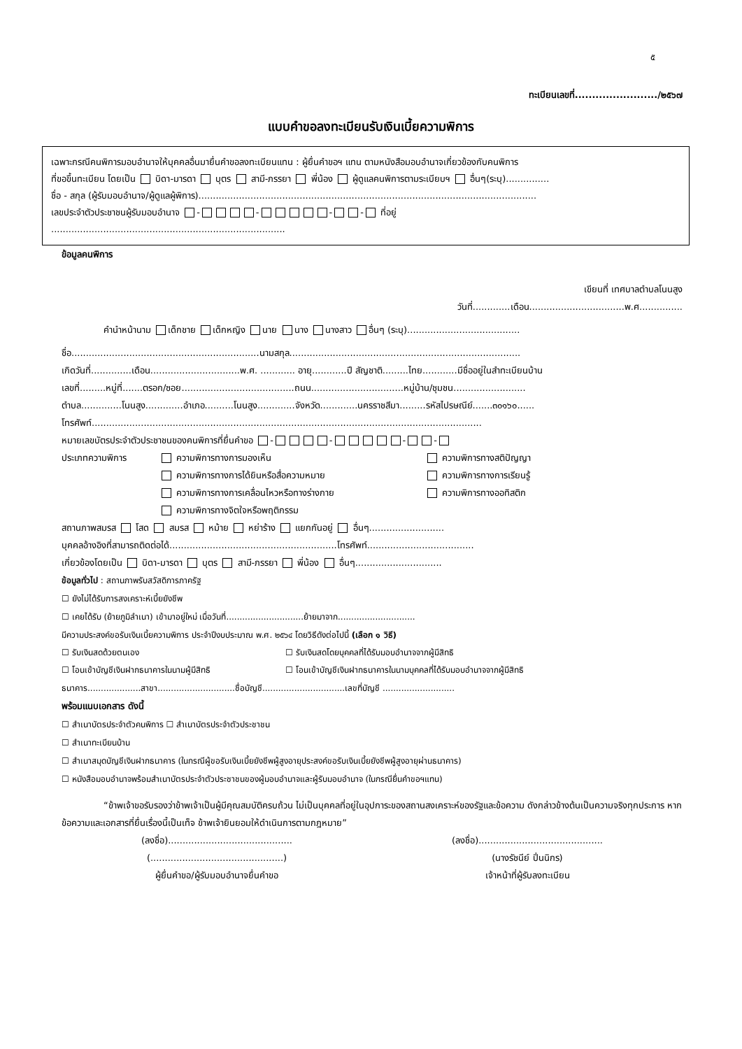๕
ทะเบียนเลขที่......................../๒๕๖๗
แบบคำขอลงทะเบียนรับเงินเบี้ยความพิการ
เฉพาะกรณีคนพิการมอบอำนาจให้บุคคลอื่นมายื่นคำขอลงทะเบียนแทน : ผู้ยื่นคำขอฯ แทน ตามหนังสือมอบอำนาจเกี่ยวข้องกับคนพิการ
ที่ขอขึ้นทะเบียน โดยเป็น บิดา-มารดา บุตร สามี-ภรรยา พี่น้อง ผู้ดูแลคนพิการตามระเบียบฯ อื่นๆ(ระบุ)...............
ชื่อ - สกุล (ผู้รับมอบอำนาจ/ผู้ดูแลผู้พิการ).....................................................................................................................
เลขประจำตัวประชาชนผู้รับมอบอำนาจ - - - - ที่อยู่
.................................................................................
ข้อมูลคนพิการ
เขียนที่ เทศบาลตำบลโนนสูง
วันที่.............เดือน.................................พ.ศ...............
คำนำหน้านาม เด็กชาย เด็กหญิง นาย นาง นางสาว อื่นๆ (ระบุ).......................................
ชื่อ.................................................................นามสกุล................................................................................
เกิดวันที่..............เดือน...............................พ.ศ. ............ อายุ............ปี สัญชาติ.........ไทย............มีชื่ออยู่ในสำทะเบียนบ้าน
เลขที่.........หมู่ที่.......ตรอก/ซอย.......................................ถนน................................หมู่บ้าน/ชุมชน.........................
ตำบล..............โนนสูง.............อำเภอ..........โนนสูง.............จังหวัด.............นครราชสีมา.........รหัสไปรษณีย์.......๓๐๑๖๐......
โทรศัพท์.......................................................................................................................................
หมายเลขบัตรประจำตัวประชาชนของคนพิการที่ยื่นคำขอ - - - -
ประเภทความพิการ ความพิการทางการมองเห็น
ความพิการทางการได้ยินหรือสื่อความหมาย
ความพิการทางการเคลื่อนไหวหรือทางร่างกาย
ความพิการทางจิตใจหรือพฤติกรรม
ความพิการทางสติปัญญา
ความพิการทางการเรียนรู้
ความพิการทางออทิสติก
สถานภาพสมรส โสด สมรส หม้าย หย่าร้าง แยกกันอยู่ อื่นๆ..........................
บุคคลอ้างอิงที่สามารถติดต่อได้..........................................................โทรศัพท์.....................................
เกี่ยวข้องโดยเป็น บิดา-มารดา บุตร สามี-ภรรยา พี่น้อง อื่นๆ..............................
ข้อมูลทั่วไป : สถานภาพรับสวัสดิการภาครัฐ
☐ ยังไม่ได้รับการสงเคราะห์เบี้ยยังชีพ
☐ เคยได้รับ (ย้ายภูมิลำเนา) เข้ามาอยู่ใหม่ เมื่อวันที่.............................ย้ายมาจาก.............................
มีความประสงค์ขอรับเงินเบี้ยความพิการ ประจำปีงบประมาณ พ.ศ. ๒๕๖๔ โดยวิธีดังต่อไปนี้ (เลือก ๑ วิธี)
☐ รับเงินสดด้วยตนเอง
☐ โอนเข้าบัญชีเงินฝากธนาคารในนามผู้มีสิทธิ
☐ รับเงินสดโดยบุคคลที่ได้รับมอบอำนาจจากผู้มีสิทธิ
☐ โอนเข้าบัญชีเงินฝากธนาคารในนามบุคคลที่ได้รับมอบอำนาจจากผู้มีสิทธิ
ธนาคาร....................สาขา.............................ชื่อบัญชี...............................เลขที่บัญชี ...........................
พร้อมแนบเอกสาร ดังนี้
☐ สำเนาบัตรประจำตัวคนพิการ ☐ สำเนาบัตรประจำตัวประชาชน
☐ สำเนาทะเบียนบ้าน
☐ สำเนาสมุดบัญชีเงินฝากธนาคาร (ในกรณีผู้ขอรับเงินเบี้ยยังชีพผู้สูงอายุประสงค์ขอรับเงินเบี้ยยังชีพผู้สูงอายุผ่านธนาคาร)
☐ หนังสือมอบอำนาจพร้อมสำเนาบัตรประจำตัวประชาชนของผู้มอบอำนาจและผู้รับมอบอำนาจ (ในกรณียื่นคำขอฯแทน)
“ข้าพเจ้าขอรับรองว่าข้าพเจ้าเป็นผู้มีคุณสมบัติครบถ้วน ไม่เป็นบุคคลที่อยู่ในอุปการะของสถานสงเคราะห์ของรัฐและข้อความ ดังกล่าวข้างต้นเป็นความจริงทุกประการ หากข้อความและเอกสารที่ยื่นเรื่องนี้เป็นเท็จ ข้าพเจ้ายินยอมให้ดำเนินการตามกฎหมาย”
(ลงชื่อ)...........................................
(..............................................)
ผู้ยื่นคำขอ/ผู้รับมอบอำนาจยื่นคำขอ
(ลงชื่อ)...........................................
(นางรัชนีย์ ปิ่นนิกร)
เจ้าหน้าที่ผู้รับลงทะเบียน